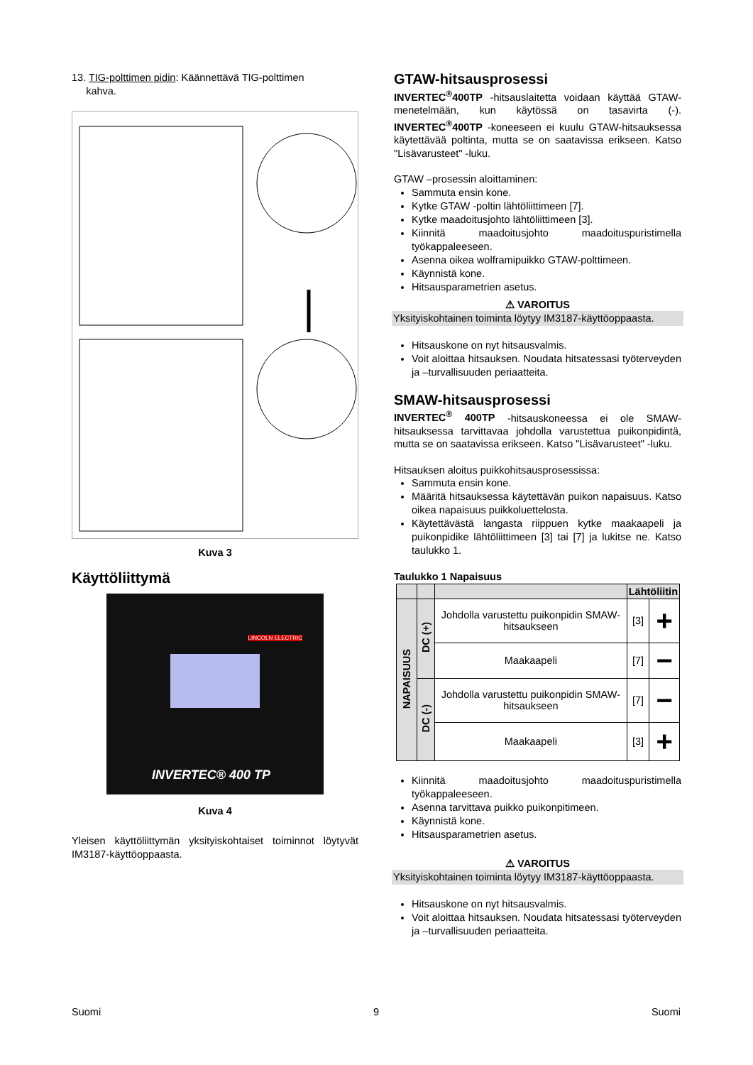13. TIG-polttimen pidin: Käännettävä TIG-polttimen
kahva.
Kuva 3
Käyttöliittymä
INVERTEC® 400 TP
LINCOLN ELECTRIC
Kuva 4
Yleisen käyttöliittymän yksityiskohtaiset toiminnot löytyvät IM3187-käyttöoppaasta.
GTAW-hitsausprosessi
INVERTEC<sup>®</sup>400TP -hitsauslaitetta voidaan käyttää GTAW-menetelmään, kun käytössä on tasavirta (-). INVERTEC<sup>®</sup>400TP -koneeseen ei kuulu GTAW-hitsauksessa käytettävää poltinta, mutta se on saatavissa erikseen. Katso "Lisävarusteet" -luku.
GTAW –prosessin aloittaminen:
Sammuta ensin kone.
Kytke GTAW -poltin lähtöliittimeen [7].
Kytke maadoitusjohto lähtöliittimeen [3].
Kiinnitä maadoitusjohto maadoituspuristimella työkappaleeseen.
Asenna oikea wolframipuikko GTAW-polttimeen.
Käynnistä kone.
Hitsausparametrien asetus.
⚠ VAROITUS
Yksityiskohtainen toiminta löytyy IM3187-käyttöoppaasta.
Hitsauskone on nyt hitsausvalmis.
Voit aloittaa hitsauksen. Noudata hitsatessasi työterveyden ja –turvallisuuden periaatteita.
SMAW-hitsausprosessi
INVERTEC<sup>®</sup> 400TP -hitsauskoneessa ei ole SMAW-hitsauksessa tarvittavaa johdolla varustettua puikonpidintä, mutta se on saatavissa erikseen. Katso "Lisävarusteet" -luku.
Hitsauksen aloitus puikkohitsausprosessissa:
Sammuta ensin kone.
Määritä hitsauksessa käytettävän puikon napaisuus. Katso oikea napaisuus puikkoluettelosta.
Käytettävästä langasta riippuen kytke maakaapeli ja puikonpidike lähtöliittimeen [3] tai [7] ja lukitse ne. Katso taulukko 1.
Taulukko 1 Napaisuus
| | | | Lähtöliitin | |
| --- | --- | --- | --- | --- |
| NAPAISUUS | DC (+) | Johdolla varustettu puikonpidin SMAW-hitsaukseen | [3] | + |
| | | Maakaapeli | [7] | − |
| | DC (-) | Johdolla varustettu puikonpidin SMAW-hitsaukseen | [7] | − |
| | | Maakaapeli | [3] | + |
Kiinnitä maadoitusjohto maadoituspuristimella työkappaleeseen.
Asenna tarvittava puikko puikonpitimeen.
Käynnistä kone.
Hitsausparametrien asetus.
⚠ VAROITUS
Yksityiskohtainen toiminta löytyy IM3187-käyttöoppaasta.
Hitsauskone on nyt hitsausvalmis.
Voit aloittaa hitsauksen. Noudata hitsatessasi työterveyden ja –turvallisuuden periaatteita.
Suomi 9 Suomi